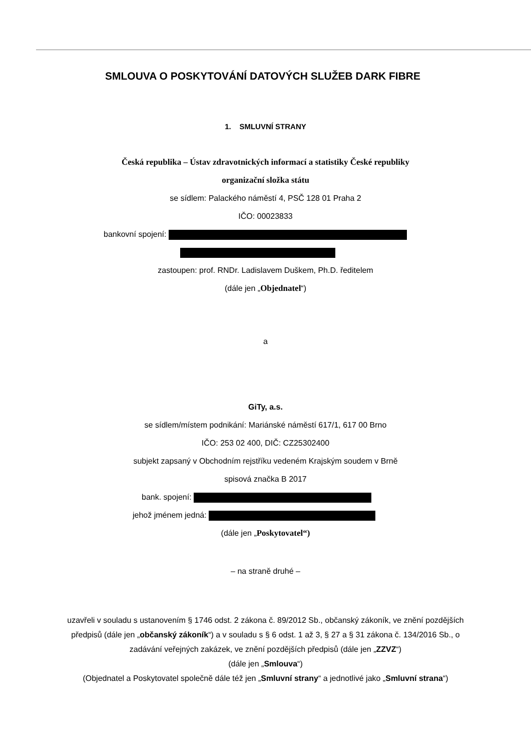SMLOUVA O POSKYTOVÁNÍ DATOVÝCH SLUŽEB DARK FIBRE
1. SMLUVNÍ STRANY
Česká republika – Ústav zdravotnických informací a statistiky České republiky
organizační složka státu
se sídlem: Palackého náměstí 4, PSČ 128 01 Praha 2
IČO: 00023833
bankovní spojení:
zastoupen: prof. RNDr. Ladislavem Duškem, Ph.D. ředitelem
(dále jen „Objednatel“)
a
GiTy, a.s.
se sídlem/místem podnikání: Mariánské náměstí 617/1, 617 00 Brno
IČO: 253 02 400, DIČ: CZ25302400
subjekt zapsaný v Obchodním rejstříku vedeném Krajským soudem v Brně
spisová značka B 2017
bank. spojení:
jehož jménem jedná:
(dále jen „Poskytovatel“)
– na straně druhé –
uzavřeli v souladu s ustanovením § 1746 odst. 2 zákona č. 89/2012 Sb., občanský zákoník, ve znění pozdějších předpisů (dále jen „občanský zákoník“) a v souladu s § 6 odst. 1 až 3, § 27 a § 31 zákona č. 134/2016 Sb., o zadávání veřejných zakázek, ve znění pozdějších předpisů (dále jen „ZZVZ“)
(dále jen „Smlouva“)
(Objednatel a Poskytovatel společně dále též jen „Smluvní strany“ a jednotlivé jako „Smluvní strana“)